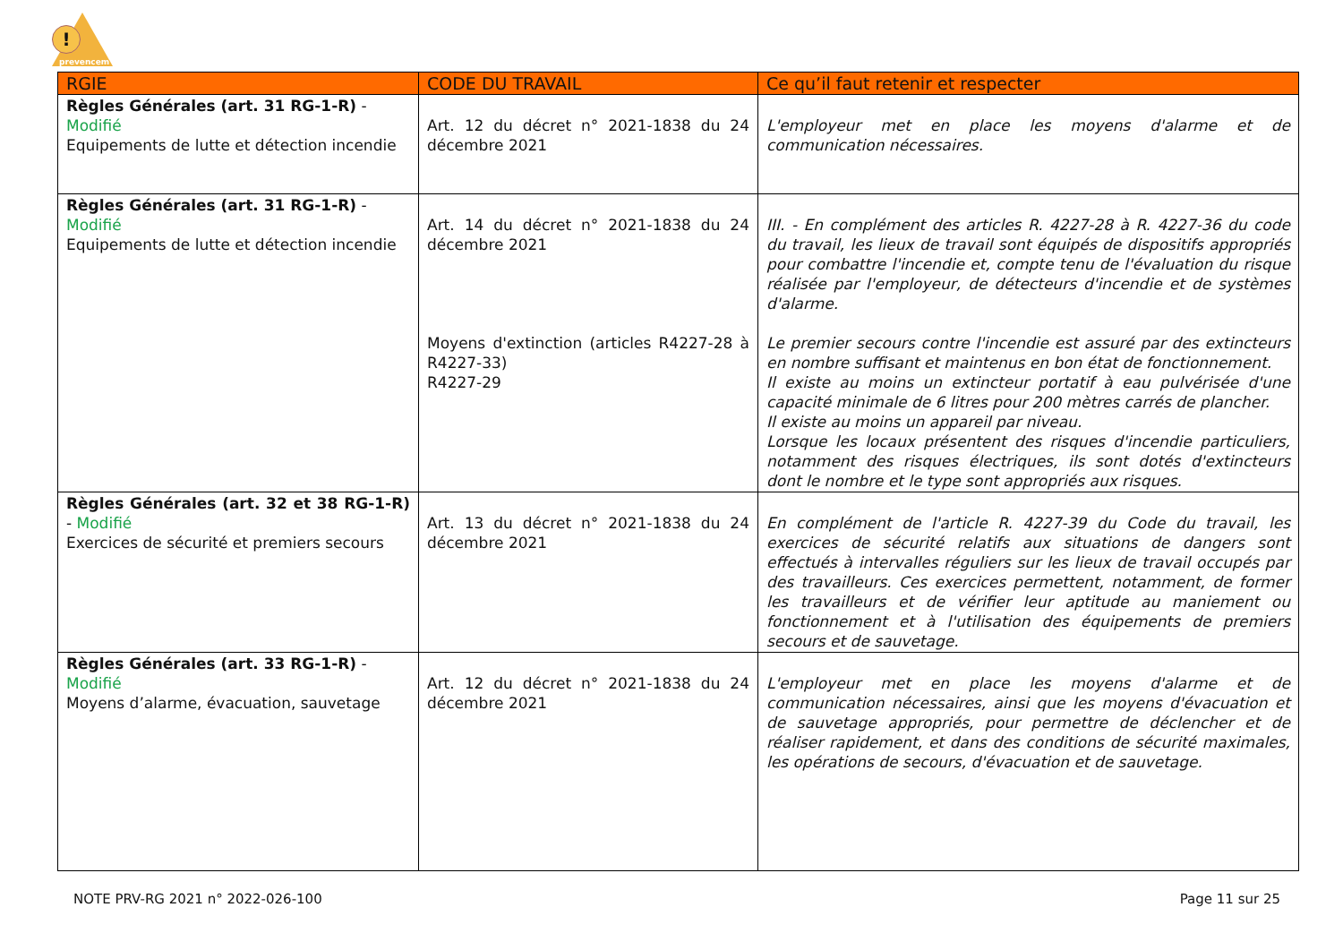!
prevencem
| RGIE | CODE DU TRAVAIL | Ce qu’il faut retenir et respecter |
| --- | --- | --- |
| Règles Générales (art. 31 RG-1-R) - Modifié Equipements de lutte et détection incendie | Art. 12 du décret n° 2021-1838 du 24 décembre 2021 | L'employeur met en place les moyens d'alarme et de communication nécessaires. |
| Règles Générales (art. 31 RG-1-R) - Modifié Equipements de lutte et détection incendie | Art. 14 du décret n° 2021-1838 du 24 décembre 2021 Moyens d'extinction (articles R4227-28 à R4227-33) R4227-29 | III. - En complément des articles R. 4227-28 à R. 4227-36 du code du travail, les lieux de travail sont équipés de dispositifs appropriés pour combattre l'incendie et, compte tenu de l'évaluation du risque réalisée par l'employeur, de détecteurs d'incendie et de systèmes d'alarme. Le premier secours contre l'incendie est assuré par des extincteurs en nombre suffisant et maintenus en bon état de fonctionnement. Il existe au moins un extincteur portatif à eau pulvérisée d'une capacité minimale de 6 litres pour 200 mètres carrés de plancher. Il existe au moins un appareil par niveau. Lorsque les locaux présentent des risques d'incendie particuliers, notamment des risques électriques, ils sont dotés d'extincteurs dont le nombre et le type sont appropriés aux risques. |
| Règles Générales (art. 32 et 38 RG-1-R) - Modifié Exercices de sécurité et premiers secours | Art. 13 du décret n° 2021-1838 du 24 décembre 2021 | En complément de l'article R. 4227-39 du Code du travail, les exercices de sécurité relatifs aux situations de dangers sont effectués à intervalles réguliers sur les lieux de travail occupés par des travailleurs. Ces exercices permettent, notamment, de former les travailleurs et de vérifier leur aptitude au maniement ou fonctionnement et à l'utilisation des équipements de premiers secours et de sauvetage. |
| Règles Générales (art. 33 RG-1-R) - Modifié Moyens d’alarme, évacuation, sauvetage | Art. 12 du décret n° 2021-1838 du 24 décembre 2021 | L'employeur met en place les moyens d'alarme et de communication nécessaires, ainsi que les moyens d'évacuation et de sauvetage appropriés, pour permettre de déclencher et de réaliser rapidement, et dans des conditions de sécurité maximales, les opérations de secours, d'évacuation et de sauvetage. |
NOTE PRV-RG 2021 n° 2022-026-100 Page 11 sur 25